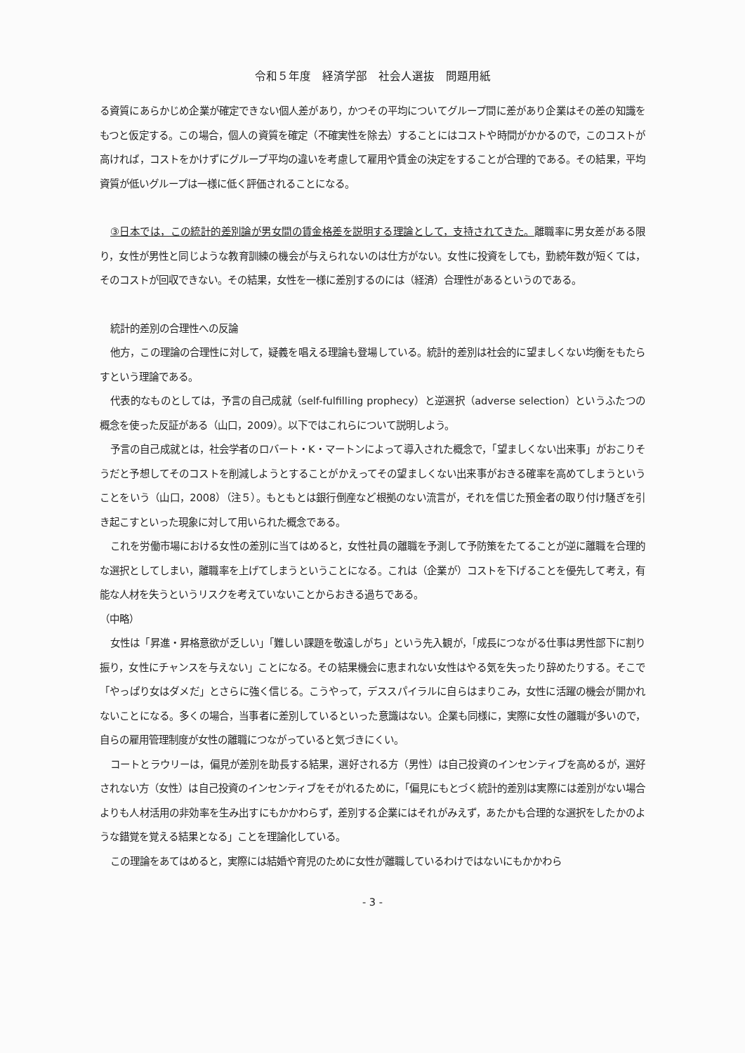令和５年度　経済学部　社会人選抜　問題用紙
る資質にあらかじめ企業が確定できない個人差があり，かつその平均についてグループ間に差があり企業はその差の知識をもつと仮定する。この場合，個人の資質を確定（不確実性を除去）することにはコストや時間がかかるので，このコストが高ければ，コストをかけずにグループ平均の違いを考慮して雇用や賃金の決定をすることが合理的である。その結果，平均資質が低いグループは一様に低く評価されることになる。
③日本では，この統計的差別論が男女間の賃金格差を説明する理論として，支持されてきた。離職率に男女差がある限り，女性が男性と同じような教育訓練の機会が与えられないのは仕方がない。女性に投資をしても，勤続年数が短くては，そのコストが回収できない。その結果，女性を一様に差別するのには（経済）合理性があるというのである。
統計的差別の合理性への反論
他方，この理論の合理性に対して，疑義を唱える理論も登場している。統計的差別は社会的に望ましくない均衡をもたらすという理論である。
代表的なものとしては，予言の自己成就（self-fulfilling prophecy）と逆選択（adverse selection）というふたつの概念を使った反証がある（山口，2009）。以下ではこれらについて説明しよう。
予言の自己成就とは，社会学者のロバート・K・マートンによって導入された概念で，「望ましくない出来事」がおこりそうだと予想してそのコストを削減しようとすることがかえってその望ましくない出来事がおきる確率を高めてしまうということをいう（山口，2008）（注５）。もともとは銀行倒産など根拠のない流言が，それを信じた預金者の取り付け騒ぎを引き起こすといった現象に対して用いられた概念である。
これを労働市場における女性の差別に当てはめると，女性社員の離職を予測して予防策をたてることが逆に離職を合理的な選択としてしまい，離職率を上げてしまうということになる。これは（企業が）コストを下げることを優先して考え，有能な人材を失うというリスクを考えていないことからおきる過ちである。
（中略）
女性は「昇進・昇格意欲が乏しい」「難しい課題を敬遠しがち」という先入観が，「成長につながる仕事は男性部下に割り振り，女性にチャンスを与えない」ことになる。その結果機会に恵まれない女性はやる気を失ったり辞めたりする。そこで「やっぱり女はダメだ」とさらに強く信じる。こうやって，デススパイラルに自らはまりこみ，女性に活躍の機会が開かれないことになる。多くの場合，当事者に差別しているといった意識はない。企業も同様に，実際に女性の離職が多いので，自らの雇用管理制度が女性の離職につながっていると気づきにくい。
コートとラウリーは，偏見が差別を助長する結果，選好される方（男性）は自己投資のインセンティブを高めるが，選好されない方（女性）は自己投資のインセンティブをそがれるために，「偏見にもとづく統計的差別は実際には差別がない場合よりも人材活用の非効率を生み出すにもかかわらず，差別する企業にはそれがみえず，あたかも合理的な選択をしたかのような錯覚を覚える結果となる」ことを理論化している。
この理論をあてはめると，実際には結婚や育児のために女性が離職しているわけではないにもかかわら
- 3 -